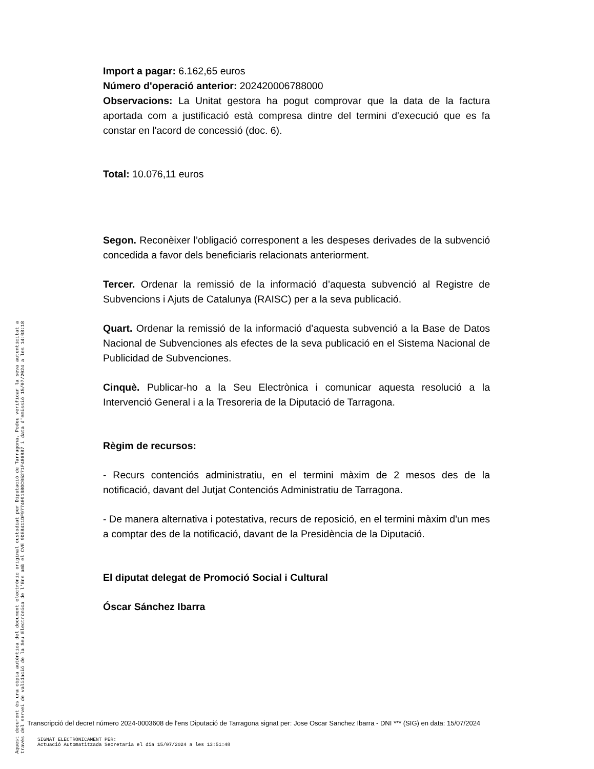Import a pagar: 6.162,65 euros
Número d'operació anterior: 202420006788000
Observacions: La Unitat gestora ha pogut comprovar que la data de la factura aportada com a justificació està compresa dintre del termini d'execució que es fa constar en l'acord de concessió (doc. 6).
Total: 10.076,11 euros
Segon. Reconèixer l’obligació corresponent a les despeses derivades de la subvenció concedida a favor dels beneficiaris relacionats anteriorment.
Tercer. Ordenar la remissió de la informació d’aquesta subvenció al Registre de Subvencions i Ajuts de Catalunya (RAISC) per a la seva publicació.
Quart. Ordenar la remissió de la informació d’aquesta subvenció a la Base de Datos Nacional de Subvenciones als efectes de la seva publicació en el Sistema Nacional de Publicidad de Subvenciones.
Cinquè. Publicar-ho a la Seu Electrònica i comunicar aquesta resolució a la Intervenció General i a la Tresoreria de la Diputació de Tarragona.
Règim de recursos:
- Recurs contenciós administratiu, en el termini màxim de 2 mesos des de la notificació, davant del Jutjat Contenciós Administratiu de Tarragona.
- De manera alternativa i potestativa, recurs de reposició, en el termini màxim d'un mes a comptar des de la notificació, davant de la Presidència de la Diputació.
El diputat delegat de Promoció Social i Cultural
Óscar Sánchez Ibarra
Aquest document és una còpia autèntica del document electrònic original custodiat per Diputació de Tarragona. Podeu verificar la seva autenticitat a
través del servei de validació de la Seu Electrònica de l'Ens amb el CVE 9DE8411DF977409198OC05271F486887 i data d'emissió 15/07/2024 a les 14:08:18
Transcripció del decret número 2024-0003608 de l'ens Diputació de Tarragona signat per: Jose Oscar Sanchez Ibarra - DNI *** (SIG) en data: 15/07/2024
SIGNAT ELECTRÒNICAMENT PER:
Actuació Automatitzada Secretaria el dia 15/07/2024 a les 13:51:48